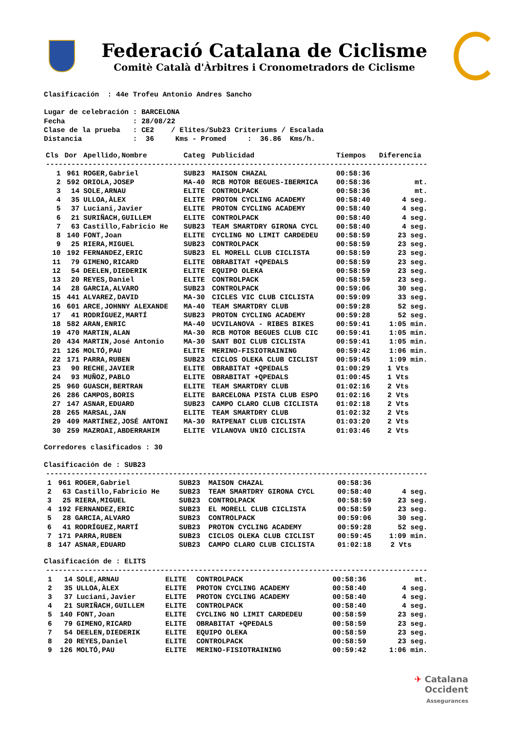Federació Catalana de Ciclisme
Comitè Català d'Àrbitres i Cronometradors de Ciclisme
Clasificación  : 44e Trofeu Antonio Andres Sancho

Lugar de celebración : BARCELONA
Fecha                : 28/08/22
Clase de la prueba   : CE2    / Elites/Sub23 Criteriums / Escalada
Distancia            :  36     Kms - Promed     :  36.86  Kms/h.
| Cls | Dor | Apellido,Nombre | Categ | Publicidad | Tiempos | Diferencia |
| --- | --- | --- | --- | --- | --- | --- |
| ------------------------------------------------------------------------------------------ | | | | | | |
| 1 | 961 | ROGER,Gabriel | SUB23 | MAISON CHAZAL | 00:58:36 | |
| 2 | 592 | ORIOLA,JOSEP | MA-40 | RCB MOTOR BEGUES-IBERMICA | 00:58:36 | mt. |
| 3 | 14 | SOLE,ARNAU | ELITE | CONTROLPACK | 00:58:36 | mt. |
| 4 | 35 | ULLOA,ÀLEX | ELITE | PROTON CYCLING ACADEMY | 00:58:40 | 4 seg. |
| 5 | 37 | Luciani,Javier | ELITE | PROTON CYCLING ACADEMY | 00:58:40 | 4 seg. |
| 6 | 21 | SURIÑACH,GUILLEM | ELITE | CONTROLPACK | 00:58:40 | 4 seg. |
| 7 | 63 | Castillo,Fabricio He | SUB23 | TEAM SMARTDRY GIRONA CYCL | 00:58:40 | 4 seg. |
| 8 | 140 | FONT,Joan | ELITE | CYCLING NO LIMIT CARDEDEU | 00:58:59 | 23 seg. |
| 9 | 25 | RIERA,MIGUEL | SUB23 | CONTROLPACK | 00:58:59 | 23 seg. |
| 10 | 192 | FERNANDEZ,ERIC | SUB23 | EL MORELL CLUB CICLISTA | 00:58:59 | 23 seg. |
| 11 | 79 | GIMENO,RICARD | ELITE | OBRABITAT +QPEDALS | 00:58:59 | 23 seg. |
| 12 | 54 | DEELEN,DIEDERIK | ELITE | EQUIPO OLEKA | 00:58:59 | 23 seg. |
| 13 | 20 | REYES,Daniel | ELITE | CONTROLPACK | 00:58:59 | 23 seg. |
| 14 | 28 | GARCIA,ALVARO | SUB23 | CONTROLPACK | 00:59:06 | 30 seg. |
| 15 | 441 | ALVAREZ,DAVID | MA-30 | CICLES VIC CLUB CICLISTA | 00:59:09 | 33 seg. |
| 16 | 601 | ARCE,JOHNNY ALEXANDE | MA-40 | TEAM SMARTDRY CLUB | 00:59:28 | 52 seg. |
| 17 | 41 | RODRÍGUEZ,MARTÍ | SUB23 | PROTON CYCLING ACADEMY | 00:59:28 | 52 seg. |
| 18 | 582 | ARAN,ENRIC | MA-40 | UCVILANOVA - RIBES BIKES | 00:59:41 | 1:05 min. |
| 19 | 470 | MARTIN,ALAN | MA-30 | RCB MOTOR BEGUES CLUB CIC | 00:59:41 | 1:05 min. |
| 20 | 434 | MARTIN,José Antonio | MA-30 | SANT BOI CLUB CICLISTA | 00:59:41 | 1:05 min. |
| 21 | 126 | MOLTÓ,PAU | ELITE | MERINO-FISIOTRAINING | 00:59:42 | 1:06 min. |
| 22 | 171 | PARRA,RUBEN | SUB23 | CICLOS OLEKA CLUB CICLIST | 00:59:45 | 1:09 min. |
| 23 | 90 | RECHE,JAVIER | ELITE | OBRABITAT +QPEDALS | 01:00:29 | 1 Vts |
| 24 | 93 | MUÑOZ,PABLO | ELITE | OBRABITAT +QPEDALS | 01:00:45 | 1 Vts |
| 25 | 960 | GUASCH,BERTRAN | ELITE | TEAM SMARTDRY CLUB | 01:02:16 | 2 Vts |
| 26 | 286 | CAMPOS,BORIS | ELITE | BARCELONA PISTA CLUB ESPO | 01:02:16 | 2 Vts |
| 27 | 147 | ASNAR,EDUARD | SUB23 | CAMPO CLARO CLUB CICLISTA | 01:02:18 | 2 Vts |
| 28 | 265 | MARSAL,JAN | ELITE | TEAM SMARTDRY CLUB | 01:02:32 | 2 Vts |
| 29 | 409 | MARTÍNEZ,JOSÉ ANTONI | MA-30 | RATPENAT CLUB CICLISTA | 01:03:20 | 2 Vts |
| 30 | 259 | MAZROAI,ABDERRAHIM | ELITE | VILANOVA UNIÓ CICLISTA | 01:03:46 | 2 Vts |
Corredores clasificados : 30

Clasificación de : SUB23
| ------------------------------------------------------------------------------------------ | | | | | | |
| 1 | 961 | ROGER,Gabriel | SUB23 | MAISON CHAZAL | 00:58:36 | |
| 2 | 63 | Castillo,Fabricio He | SUB23 | TEAM SMARTDRY GIRONA CYCL | 00:58:40 | 4 seg. |
| 3 | 25 | RIERA,MIGUEL | SUB23 | CONTROLPACK | 00:58:59 | 23 seg. |
| 4 | 192 | FERNANDEZ,ERIC | SUB23 | EL MORELL CLUB CICLISTA | 00:58:59 | 23 seg. |
| 5 | 28 | GARCIA,ALVARO | SUB23 | CONTROLPACK | 00:59:06 | 30 seg. |
| 6 | 41 | RODRÍGUEZ,MARTÍ | SUB23 | PROTON CYCLING ACADEMY | 00:59:28 | 52 seg. |
| 7 | 171 | PARRA,RUBEN | SUB23 | CICLOS OLEKA CLUB CICLIST | 00:59:45 | 1:09 min. |
| 8 | 147 | ASNAR,EDUARD | SUB23 | CAMPO CLARO CLUB CICLISTA | 01:02:18 | 2 Vts |
Clasificación de : ELITS
| ------------------------------------------------------------------------------------------ | | | | | | |
| 1 | 14 | SOLE,ARNAU | ELITE | CONTROLPACK | 00:58:36 | mt. |
| 2 | 35 | ULLOA,ÀLEX | ELITE | PROTON CYCLING ACADEMY | 00:58:40 | 4 seg. |
| 3 | 37 | Luciani,Javier | ELITE | PROTON CYCLING ACADEMY | 00:58:40 | 4 seg. |
| 4 | 21 | SURIÑACH,GUILLEM | ELITE | CONTROLPACK | 00:58:40 | 4 seg. |
| 5 | 140 | FONT,Joan | ELITE | CYCLING NO LIMIT CARDEDEU | 00:58:59 | 23 seg. |
| 6 | 79 | GIMENO,RICARD | ELITE | OBRABITAT +QPEDALS | 00:58:59 | 23 seg. |
| 7 | 54 | DEELEN,DIEDERIK | ELITE | EQUIPO OLEKA | 00:58:59 | 23 seg. |
| 8 | 20 | REYES,Daniel | ELITE | CONTROLPACK | 00:58:59 | 23 seg. |
| 9 | 126 | MOLTÓ,PAU | ELITE | MERINO-FISIOTRAINING | 00:59:42 | 1:06 min. |
✈ Catalana
Occident
Assegurances